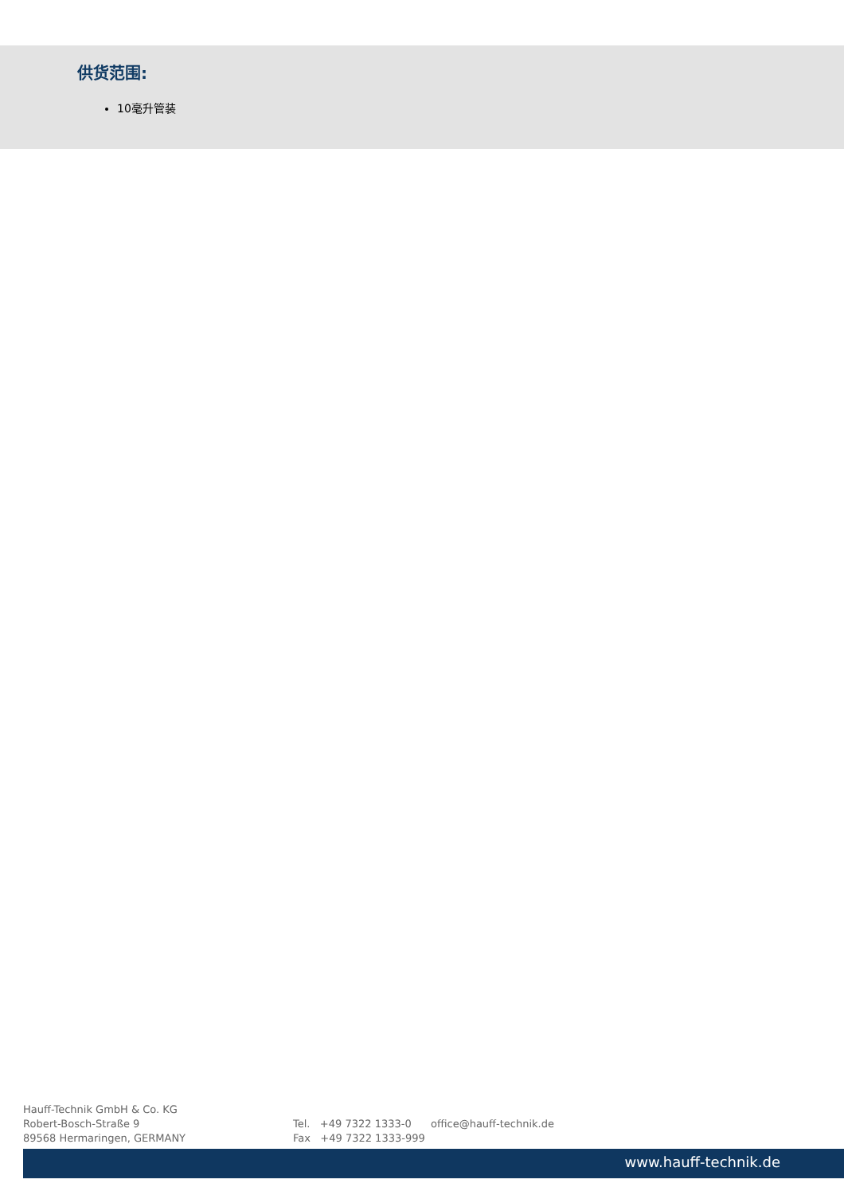供货范围:
10毫升管装
Hauff-Technik GmbH & Co. KG
Robert-Bosch-Straße 9
89568 Hermaringen, GERMANY
Tel. +49 7322 1333-0
Fax +49 7322 1333-999
office@hauff-technik.de
www.hauff-technik.de